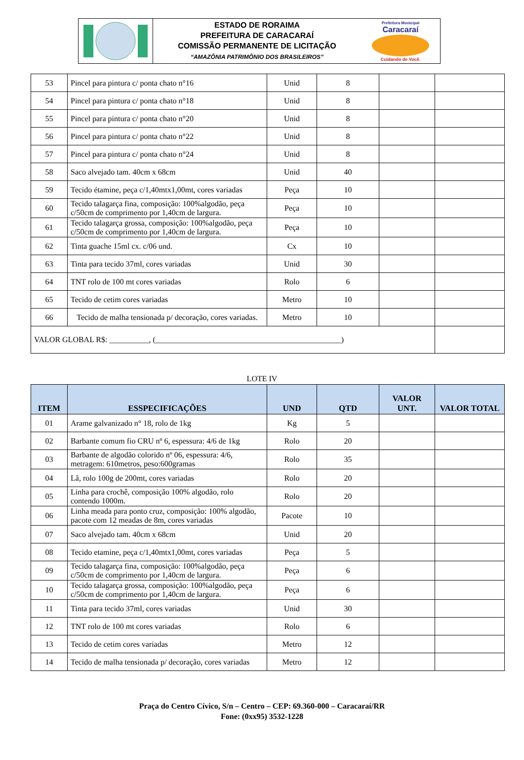ESTADO DE RORAIMA
PREFEITURA DE CARACARAÍ
COMISSÃO PERMANENTE DE LICITAÇÃO
“AMAZÔNIA PATRIMÔNIO DOS BRASILEIROS”
Prefeitura Municipal
Caracaraí
Cuidando de Você.
| 53 | Pincel para pintura c/ ponta chato n°16 | Unid | 8 | | |
| 54 | Pincel para pintura c/ ponta chato n°18 | Unid | 8 | | |
| 55 | Pincel para pintura c/ ponta chato n°20 | Unid | 8 | | |
| 56 | Pincel para pintura c/ ponta chato n°22 | Unid | 8 | | |
| 57 | Pincel para pintura c/ ponta chato n°24 | Unid | 8 | | |
| 58 | Saco alvejado tam. 40cm x 68cm | Unid | 40 | | |
| 59 | Tecido étamine, peça c/1,40mtx1,00mt, cores variadas | Peça | 10 | | |
| 60 | Tecido talagarça fina, composição: 100%algodão, peça c/50cm de comprimento por 1,40cm de largura. | Peça | 10 | | |
| 61 | Tecido talagarça grossa, composição: 100%algodão, peça c/50cm de comprimento por 1,40cm de largura. | Peça | 10 | | |
| 62 | Tinta guache 15ml cx. c/06 und. | Cx | 10 | | |
| 63 | Tinta para tecido 37ml, cores variadas | Unid | 30 | | |
| 64 | TNT rolo de 100 mt cores variadas | Rolo | 6 | | |
| 65 | Tecido de cetim cores variadas | Metro | 10 | | |
| 66 | Tecido de malha tensionada p/ decoração, cores variadas. | Metro | 10 | | |
| VALOR GLOBAL R$: __________, (_______________________________________________) | | | | | |
LOTE IV
| ITEM | ESSPECIFICAÇÕES | UND | QTD | VALOR UNT. | VALOR TOTAL |
| --- | --- | --- | --- | --- | --- |
| 01 | Arame galvanizado n° 18, rolo de 1kg | Kg | 5 | | |
| 02 | Barbante comum fio CRU nº 6, espessura: 4/6 de 1kg | Rolo | 20 | | |
| 03 | Barbante de algodão colorido nº 06, espessura: 4/6, metragem: 610metros, peso:600gramas | Rolo | 35 | | |
| 04 | Lã, rolo 100g de 200mt, cores variadas | Rolo | 20 | | |
| 05 | Linha para crochê, composição 100% algodão, rolo contendo 1000m. | Rolo | 20 | | |
| 06 | Linha meada para ponto cruz, composição: 100% algodão, pacote com 12 meadas de 8m, cores variadas | Pacote | 10 | | |
| 07 | Saco alvejado tam. 40cm x 68cm | Unid | 20 | | |
| 08 | Tecido etamine, peça c/1,40mtx1,00mt, cores variadas | Peça | 5 | | |
| 09 | Tecido talagarça fina, composição: 100%algodão, peça c/50cm de comprimento por 1,40cm de largura. | Peça | 6 | | |
| 10 | Tecido talagarça grossa, composição: 100%algodão, peça c/50cm de comprimento por 1,40cm de largura. | Peça | 6 | | |
| 11 | Tinta para tecido 37ml, cores variadas | Unid | 30 | | |
| 12 | TNT rolo de 100 mt cores variadas | Rolo | 6 | | |
| 13 | Tecido de cetim cores variadas | Metro | 12 | | |
| 14 | Tecido de malha tensionada p/ decoração, cores variadas | Metro | 12 | | |
Praça do Centro Cívico, S/n – Centro – CEP: 69.360-000 – Caracaraí/RR
Fone: (0xx95) 3532-1228